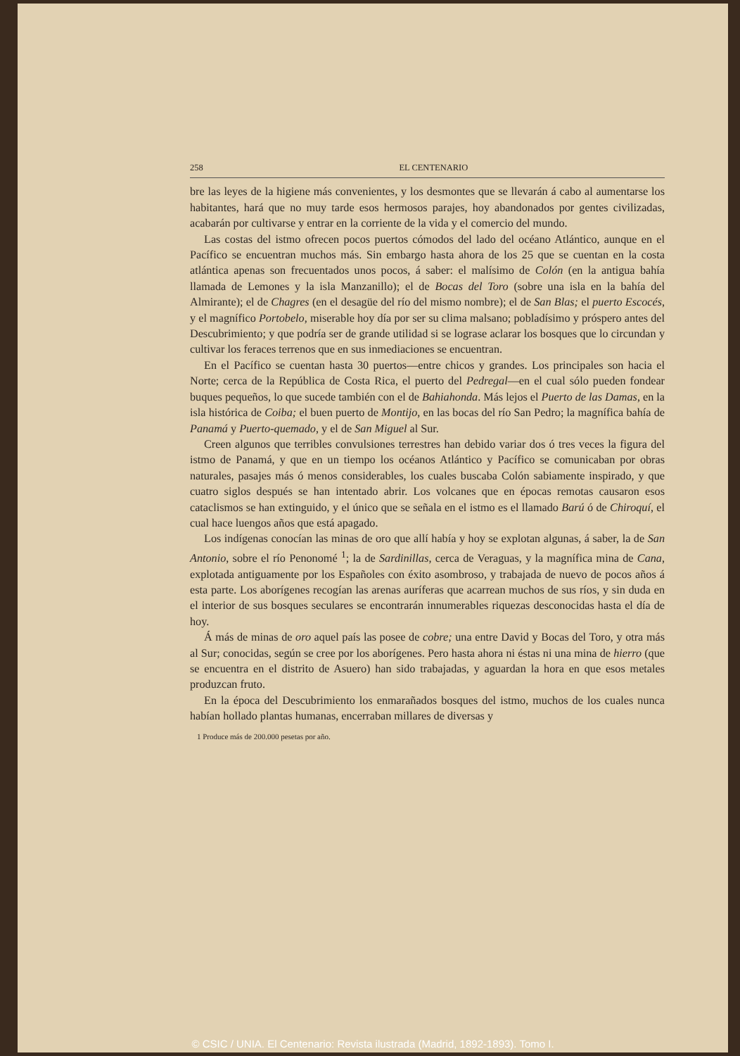258 EL CENTENARIO
bre las leyes de la higiene más convenientes, y los desmontes que se llevarán á cabo al aumentarse los habitantes, hará que no muy tarde esos hermosos parajes, hoy abandonados por gentes civilizadas, acabarán por cultivarse y entrar en la corriente de la vida y el comercio del mundo.
Las costas del istmo ofrecen pocos puertos cómodos del lado del océano Atlántico, aunque en el Pacífico se encuentran muchos más. Sin embargo hasta ahora de los 25 que se cuentan en la costa atlántica apenas son frecuentados unos pocos, á saber: el malísimo de Colón (en la antigua bahía llamada de Lemones y la isla Manzanillo); el de Bocas del Toro (sobre una isla en la bahía del Almirante); el de Chagres (en el desagüe del río del mismo nombre); el de San Blas; el puerto Escocés, y el magnífico Portobelo, miserable hoy día por ser su clima malsano; pobladísimo y próspero antes del Descubrimiento; y que podría ser de grande utilidad si se lograse aclarar los bosques que lo circundan y cultivar los feraces terrenos que en sus inmediaciones se encuentran.
En el Pacífico se cuentan hasta 30 puertos—entre chicos y grandes. Los principales son hacia el Norte; cerca de la República de Costa Rica, el puerto del Pedregal—en el cual sólo pueden fondear buques pequeños, lo que sucede también con el de Bahiahonda. Más lejos el Puerto de las Damas, en la isla histórica de Coiba; el buen puerto de Montijo, en las bocas del río San Pedro; la magnífica bahía de Panamá y Puerto-quemado, y el de San Miguel al Sur.
Creen algunos que terribles convulsiones terrestres han debido variar dos ó tres veces la figura del istmo de Panamá, y que en un tiempo los océanos Atlántico y Pacífico se comunicaban por obras naturales, pasajes más ó menos considerables, los cuales buscaba Colón sabiamente inspirado, y que cuatro siglos después se han intentado abrir. Los volcanes que en épocas remotas causaron esos cataclismos se han extinguido, y el único que se señala en el istmo es el llamado Barú ó de Chiroquí, el cual hace luengos años que está apagado.
Los indígenas conocían las minas de oro que allí había y hoy se explotan algunas, á saber, la de San Antonio, sobre el río Penonomé <sup>1</sup>; la de Sardinillas, cerca de Veraguas, y la magnífica mina de Cana, explotada antiguamente por los Españoles con éxito asombroso, y trabajada de nuevo de pocos años á esta parte. Los aborígenes recogían las arenas auríferas que acarrean muchos de sus ríos, y sin duda en el interior de sus bosques seculares se encontrarán innumerables riquezas desconocidas hasta el día de hoy.
Á más de minas de oro aquel país las posee de cobre; una entre David y Bocas del Toro, y otra más al Sur; conocidas, según se cree por los aborígenes. Pero hasta ahora ni éstas ni una mina de hierro (que se encuentra en el distrito de Asuero) han sido trabajadas, y aguardan la hora en que esos metales produzcan fruto.
En la época del Descubrimiento los enmarañados bosques del istmo, muchos de los cuales nunca habían hollado plantas humanas, encerraban millares de diversas y
1 Produce más de 200.000 pesetas por año.
© CSIC / UNIA. El Centenario: Revista ilustrada (Madrid, 1892-1893). Tomo I.